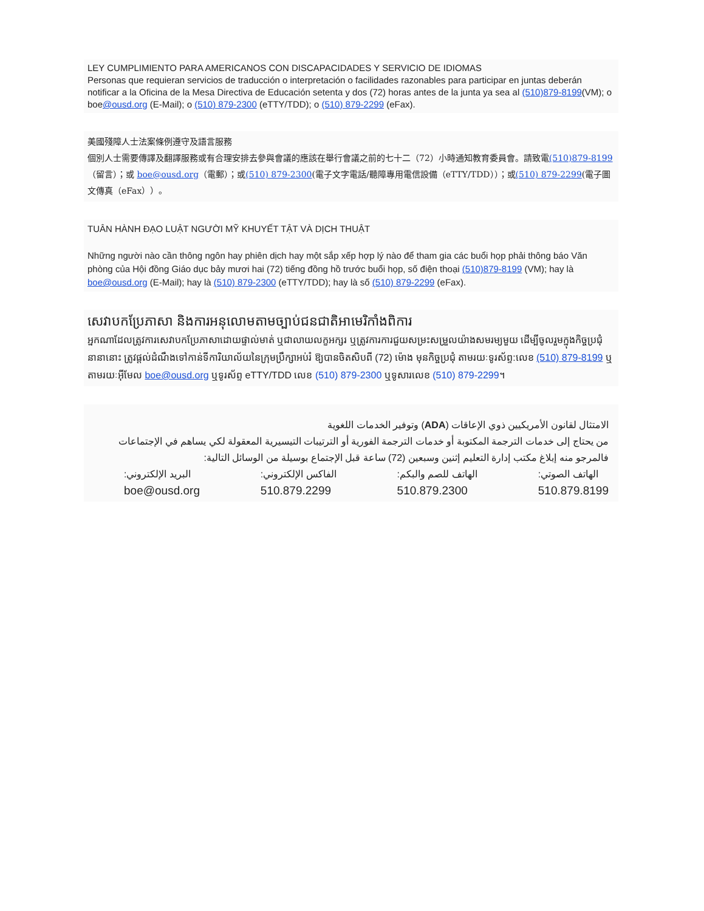LEY CUMPLIMIENTO PARA AMERICANOS CON DISCAPACIDADES Y SERVICIO DE IDIOMAS
Personas que requieran servicios de traducción o interpretación o facilidades razonables para participar en juntas deberán notificar a la Oficina de la Mesa Directiva de Educación setenta y dos (72) horas antes de la junta ya sea al (510)879-8199(VM); o boe@ousd.org (E-Mail); o (510) 879-2300 (eTTY/TDD); o (510) 879-2299 (eFax).
美國殘障人士法案條例遵守及語言服務
個別人士需要傳譯及翻譯服務或有合理安排去參與會議的應該在舉行會議之前的七十二（72）小時通知教育委員會。請致電(510)879-8199（留言）；或 boe@ousd.org（電郵）；或(510) 879-2300(電子文字電話/聽障專用電信設備（eTTY/TDD））；或(510) 879-2299(電子圖文傳真（eFax））。
TUÂN HÀNH ĐẠO LUẬT NGƯỜI MỸ KHUYẾT TẬT VÀ DỊCH THUẬT
Những người nào cần thông ngôn hay phiên dịch hay một sắp xếp hợp lý nào để tham gia các buổi họp phải thông báo Văn phòng của Hội đồng Giáo dục bảy mươi hai (72) tiếng đồng hồ trước buổi họp, số điện thoại (510)879-8199 (VM); hay là boe@ousd.org (E-Mail); hay là (510) 879-2300 (eTTY/TDD); hay là số (510) 879-2299 (eFax).
សេវាបកប្រែភាសា និងការអនុលោមតាមច្បាប់ជនជាតិអាមេរិកាំងពិការ
អ្នកណាដែលត្រូវការសេវាបកប្រែភាសាដោយផ្ទាល់មាត់ ឬជាលាយលក្ខអក្សរ ឬត្រូវការការជួយសម្រះសម្រួលយ៉ាងសមរម្យមួយ ដើម្បីចូលរួមក្នុងកិច្ចប្រជុំនានានោះ ត្រូវផ្តល់ដំណឹងទៅកាន់ទីការិយាល័យនៃក្រុមប្រឹក្សាអប់រំ ឱ្យបានចិតសិបពី (72) ម៉ោង មុនកិច្ចប្រជុំ តាមរយៈទូរស័ព្ទ:លេខ (510) 879-8199 ឬតាមរយៈអ៊ីមែល boe@ousd.org ឬទូរស័ព្ទ eTTY/TDD លេខ (510) 879-2300 ឬទូសារលេខ (510) 879-2299។
الامتثال لقانون الأمريكيين ذوي الإعاقات (ADA) وتوفير الخدمات اللغوية
من يحتاج إلى خدمات الترجمة المكتوبة أو خدمات الترجمة الفورية أو الترتيبات التيسيرية المعقولة لكي يساهم في الإجتماعات فالمرجو منه إبلاغ مكتب إدارة التعليم إثنين وسبعين (72) ساعة قبل الإجتماع بوسيلة من الوسائل التالية:
الهاتف الصوتي:
510.879.8199
الهاتف للصم والبكم:
510.879.2300
الفاكس الإلكتروني:
510.879.2299
البريد الإلكتروني:
boe@ousd.org